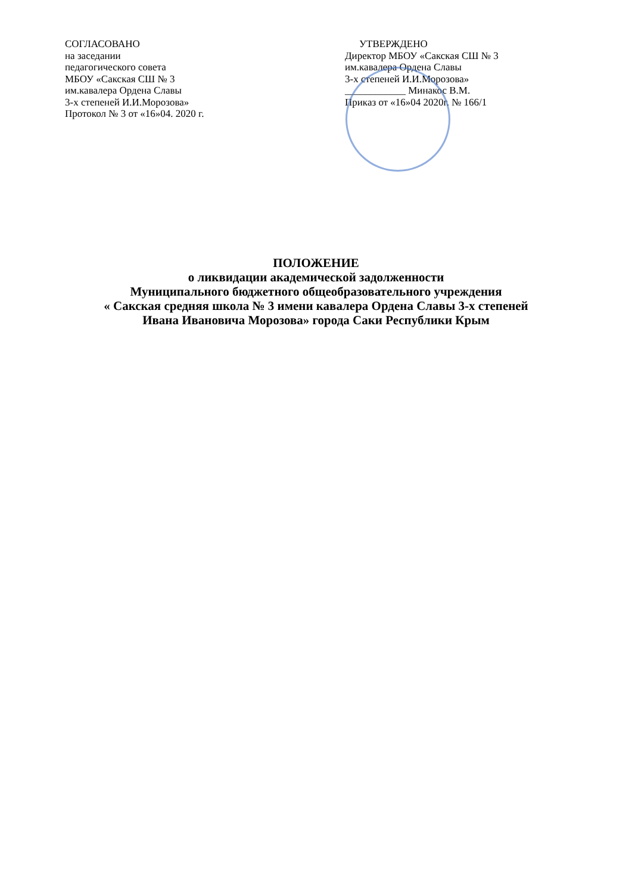СОГЛАСОВАНО
на заседании
педагогического совета
МБОУ «Сакская СШ № 3
им.кавалера Ордена Славы
3-х степеней И.И.Морозова»
Протокол № 3 от «16»04. 2020 г.
УТВЕРЖДЕНО
Директор МБОУ «Сакская СШ № 3
им.кавалера Ордена Славы
3-х степеней И.И.Морозова»
____________ Минакос В.М.
Приказ от «16»04 2020г. № 166/1
ПОЛОЖЕНИЕ
о ликвидации академической задолженности
Муниципального бюджетного общеобразовательного учреждения
« Сакская средняя школа № 3 имени кавалера Ордена Славы 3-х степеней
Ивана Ивановича Морозова» города Саки Республики Крым